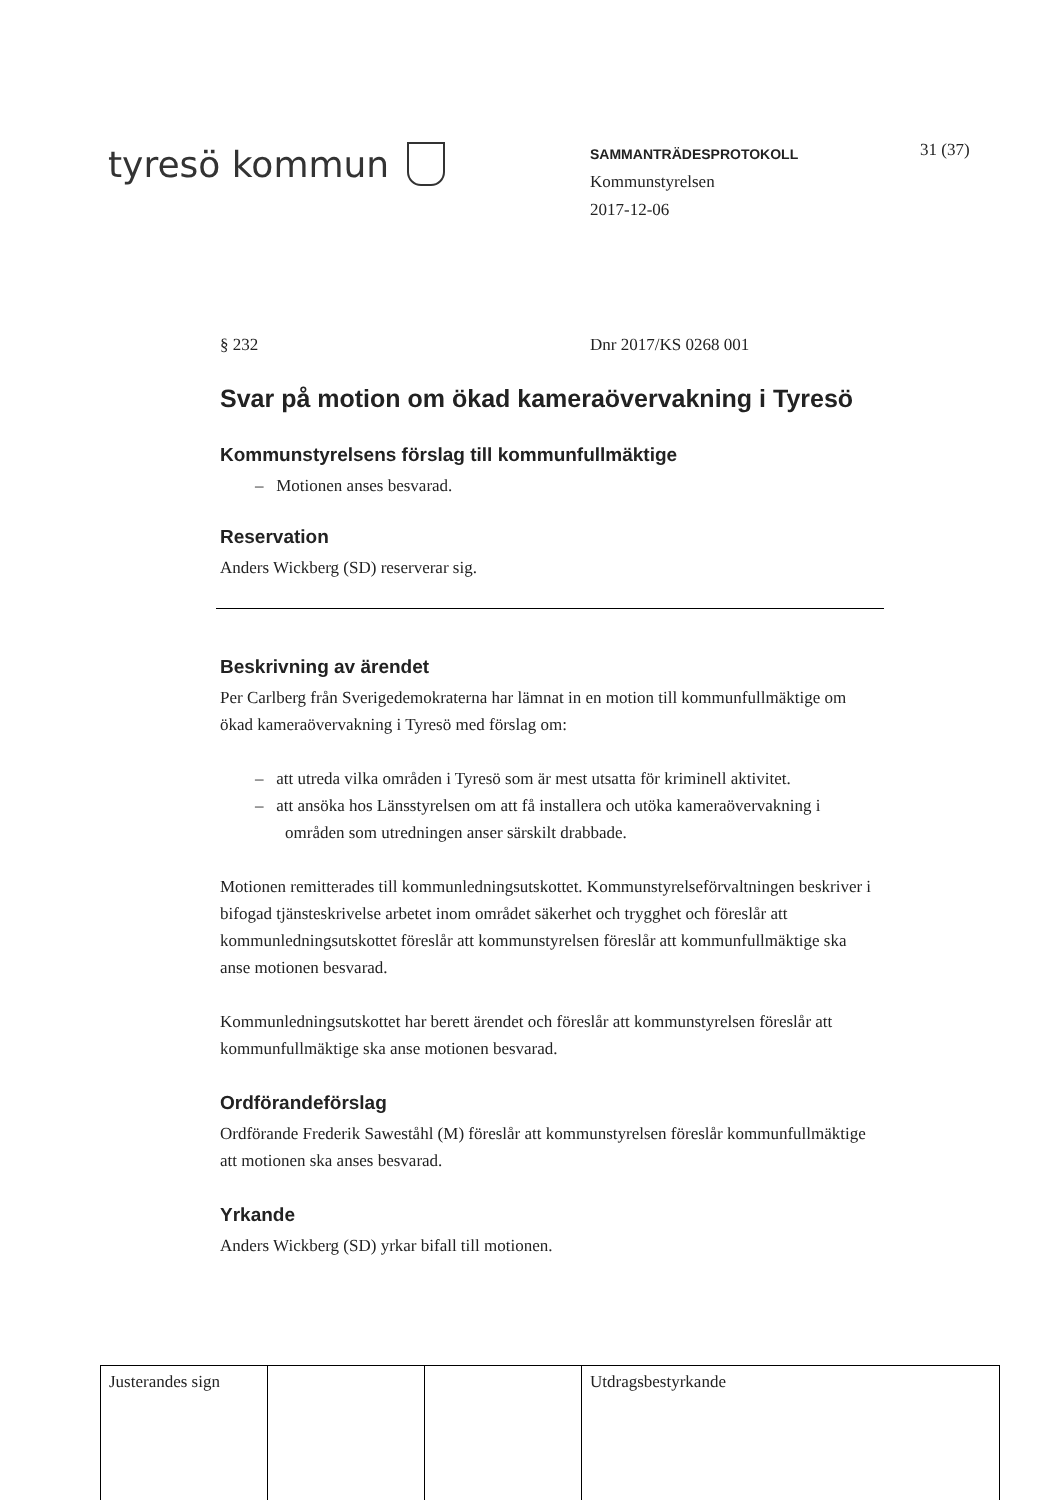tyresö kommun
SAMMANTRÄDESPROTOKOLL
Kommunstyrelsen
2017-12-06
31 (37)
§ 232 Dnr 2017/KS 0268 001
Svar på motion om ökad kameraövervakning i Tyresö
Kommunstyrelsens förslag till kommunfullmäktige
– Motionen anses besvarad.
Reservation
Anders Wickberg (SD) reserverar sig.
Beskrivning av ärendet
Per Carlberg från Sverigedemokraterna har lämnat in en motion till kommunfullmäktige om ökad kameraövervakning i Tyresö med förslag om:
– att utreda vilka områden i Tyresö som är mest utsatta för kriminell aktivitet.
– att ansöka hos Länsstyrelsen om att få installera och utöka kameraövervakning i områden som utredningen anser särskilt drabbade.
Motionen remitterades till kommunledningsutskottet. Kommunstyrelseförvaltningen beskriver i bifogad tjänsteskrivelse arbetet inom området säkerhet och trygghet och föreslår att kommunledningsutskottet föreslår att kommunstyrelsen föreslår att kommunfullmäktige ska anse motionen besvarad.
Kommunledningsutskottet har berett ärendet och föreslår att kommunstyrelsen föreslår att kommunfullmäktige ska anse motionen besvarad.
Ordförandeförslag
Ordförande Frederik Saweståhl (M) föreslår att kommunstyrelsen föreslår kommunfullmäktige att motionen ska anses besvarad.
Yrkande
Anders Wickberg (SD) yrkar bifall till motionen.
| Justerandes sign | | | Utdragsbestyrkande |